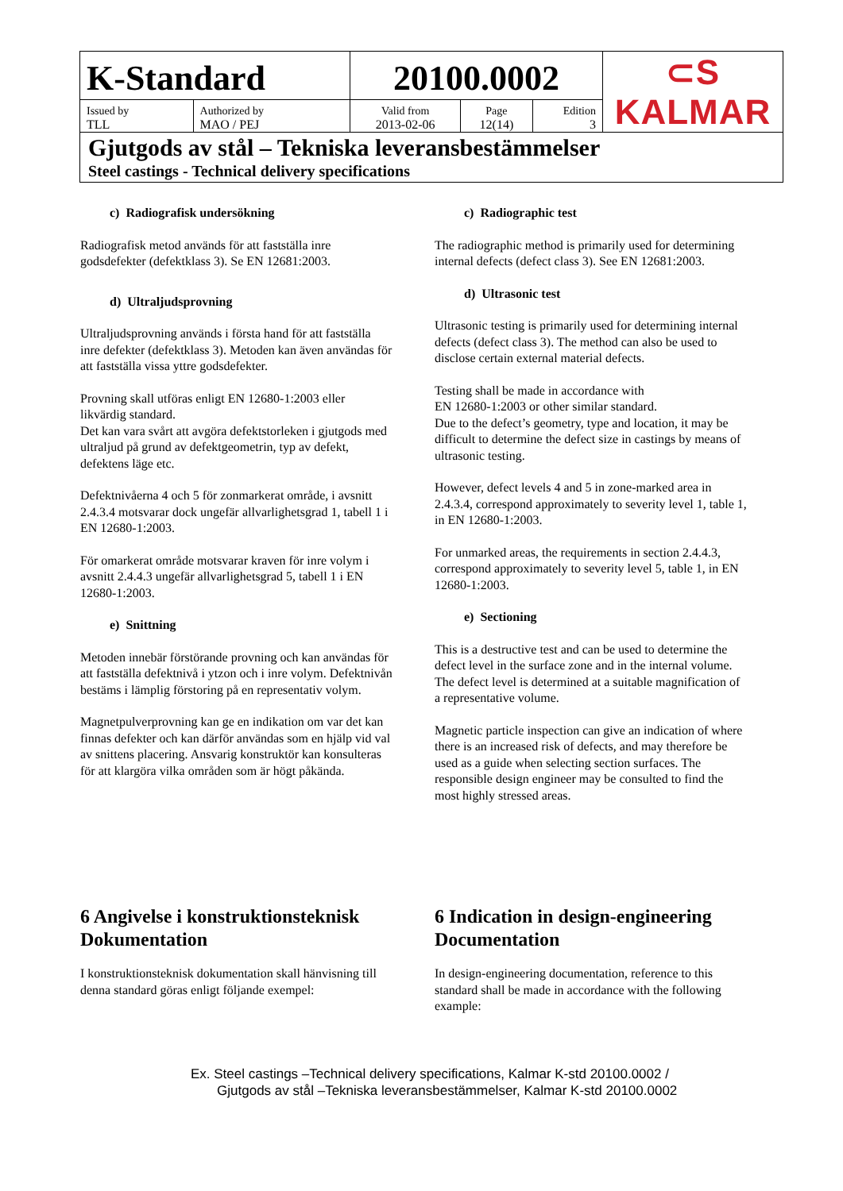| K-Standard | | 20100.0002 | | | ⊂S KALMAR |
| Issued by TLL | Authorized by MAO / PEJ | Valid from 2013-02-06 | Page 12(14) | Edition 3 | |
| Gjutgods av stål – Tekniska leveransbestämmelser Steel castings - Technical delivery specifications | | | | | |
c) Radiografisk undersökning
Radiografisk metod används för att fastställa inre godsdefekter (defektklass 3). Se EN 12681:2003.
d) Ultraljudsprovning
Ultraljudsprovning används i första hand för att fastställa inre defekter (defektklass 3). Metoden kan även användas för att fastställa vissa yttre godsdefekter.
Provning skall utföras enligt EN 12680-1:2003 eller likvärdig standard.
Det kan vara svårt att avgöra defektstorleken i gjutgods med ultraljud på grund av defektgeometrin, typ av defekt, defektens läge etc.
Defektnivåerna 4 och 5 för zonmarkerat område, i avsnitt 2.4.3.4 motsvarar dock ungefär allvarlighetsgrad 1, tabell 1 i EN 12680-1:2003.
För omarkerat område motsvarar kraven för inre volym i avsnitt 2.4.4.3 ungefär allvarlighetsgrad 5, tabell 1 i EN 12680-1:2003.
e) Snittning
Metoden innebär förstörande provning och kan användas för att fastställa defektnivå i ytzon och i inre volym. Defektnivån bestäms i lämplig förstoring på en representativ volym.
Magnetpulverprovning kan ge en indikation om var det kan finnas defekter och kan därför användas som en hjälp vid val av snittens placering. Ansvarig konstruktör kan konsulteras för att klargöra vilka områden som är högt påkända.
c) Radiographic test
The radiographic method is primarily used for determining internal defects (defect class 3). See EN 12681:2003.
d) Ultrasonic test
Ultrasonic testing is primarily used for determining internal defects (defect class 3). The method can also be used to disclose certain external material defects.
Testing shall be made in accordance with
EN 12680-1:2003 or other similar standard.
Due to the defect’s geometry, type and location, it may be difficult to determine the defect size in castings by means of ultrasonic testing.
However, defect levels 4 and 5 in zone-marked area in 2.4.3.4, correspond approximately to severity level 1, table 1, in EN 12680-1:2003.
For unmarked areas, the requirements in section 2.4.4.3, correspond approximately to severity level 5, table 1, in EN 12680-1:2003.
e) Sectioning
This is a destructive test and can be used to determine the defect level in the surface zone and in the internal volume. The defect level is determined at a suitable magnification of a representative volume.
Magnetic particle inspection can give an indication of where there is an increased risk of defects, and may therefore be used as a guide when selecting section surfaces. The responsible design engineer may be consulted to find the most highly stressed areas.
6 Angivelse i konstruktionsteknisk Dokumentation
I konstruktionsteknisk dokumentation skall hänvisning till denna standard göras enligt följande exempel:
6 Indication in design-engineering Documentation
In design-engineering documentation, reference to this standard shall be made in accordance with the following example:
Ex. Steel castings –Technical delivery specifications, Kalmar K-std 20100.0002 /
Gjutgods av stål –Tekniska leveransbestämmelser, Kalmar K-std 20100.0002